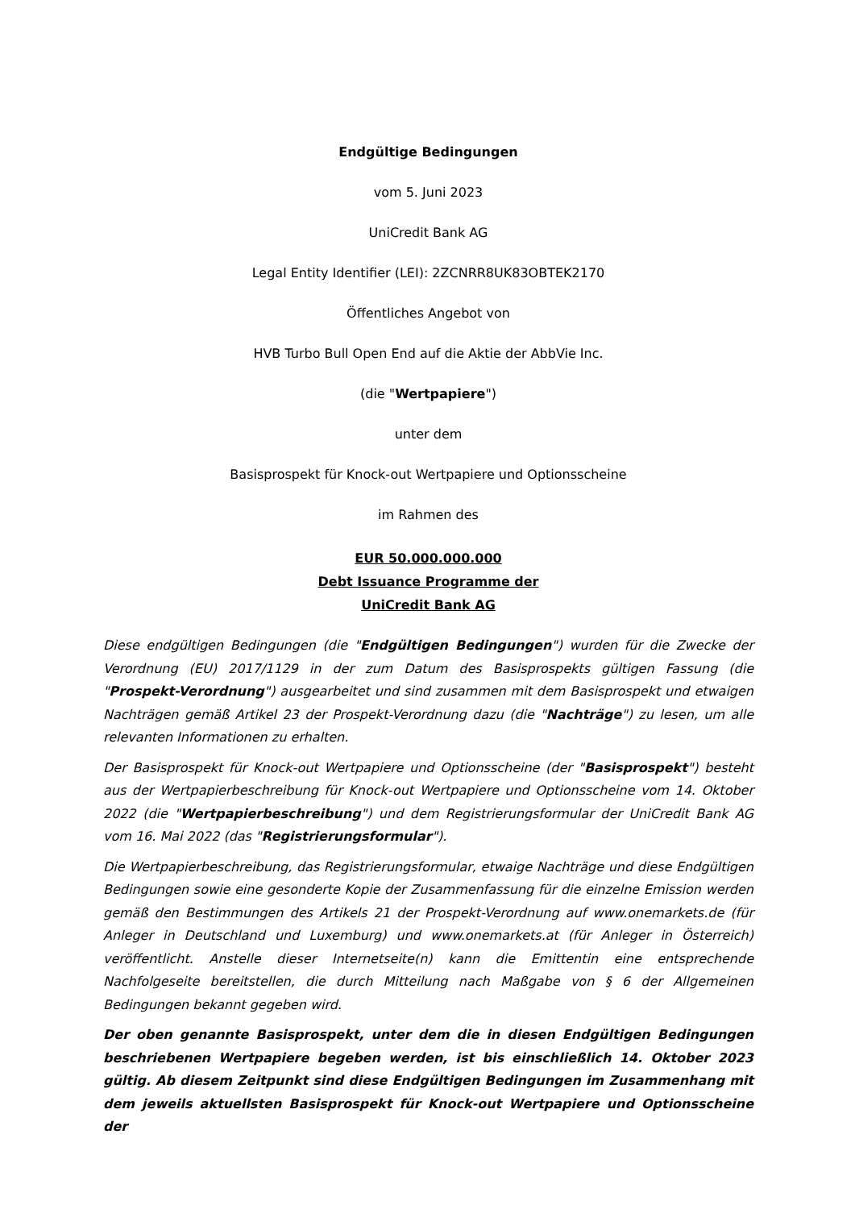Endgültige Bedingungen
vom 5. Juni 2023
UniCredit Bank AG
Legal Entity Identifier (LEI): 2ZCNRR8UK83OBTEK2170
Öffentliches Angebot von
HVB Turbo Bull Open End auf die Aktie der AbbVie Inc.
(die "Wertpapiere")
unter dem
Basisprospekt für Knock-out Wertpapiere und Optionsscheine
im Rahmen des
EUR 50.000.000.000
Debt Issuance Programme der
UniCredit Bank AG
Diese endgültigen Bedingungen (die "Endgültigen Bedingungen") wurden für die Zwecke der Verordnung (EU) 2017/1129 in der zum Datum des Basisprospekts gültigen Fassung (die "Prospekt-Verordnung") ausgearbeitet und sind zusammen mit dem Basisprospekt und etwaigen Nachträgen gemäß Artikel 23 der Prospekt-Verordnung dazu (die "Nachträge") zu lesen, um alle relevanten Informationen zu erhalten.
Der Basisprospekt für Knock-out Wertpapiere und Optionsscheine (der "Basisprospekt") besteht aus der Wertpapierbeschreibung für Knock-out Wertpapiere und Optionsscheine vom 14. Oktober 2022 (die "Wertpapierbeschreibung") und dem Registrierungsformular der UniCredit Bank AG vom 16. Mai 2022 (das "Registrierungsformular").
Die Wertpapierbeschreibung, das Registrierungsformular, etwaige Nachträge und diese Endgültigen Bedingungen sowie eine gesonderte Kopie der Zusammenfassung für die einzelne Emission werden gemäß den Bestimmungen des Artikels 21 der Prospekt-Verordnung auf www.onemarkets.de (für Anleger in Deutschland und Luxemburg) und www.onemarkets.at (für Anleger in Österreich) veröffentlicht. Anstelle dieser Internetseite(n) kann die Emittentin eine entsprechende Nachfolgeseite bereitstellen, die durch Mitteilung nach Maßgabe von § 6 der Allgemeinen Bedingungen bekannt gegeben wird.
Der oben genannte Basisprospekt, unter dem die in diesen Endgültigen Bedingungen beschriebenen Wertpapiere begeben werden, ist bis einschließlich 14. Oktober 2023 gültig. Ab diesem Zeitpunkt sind diese Endgültigen Bedingungen im Zusammenhang mit dem jeweils aktuellsten Basisprospekt für Knock-out Wertpapiere und Optionsscheine der